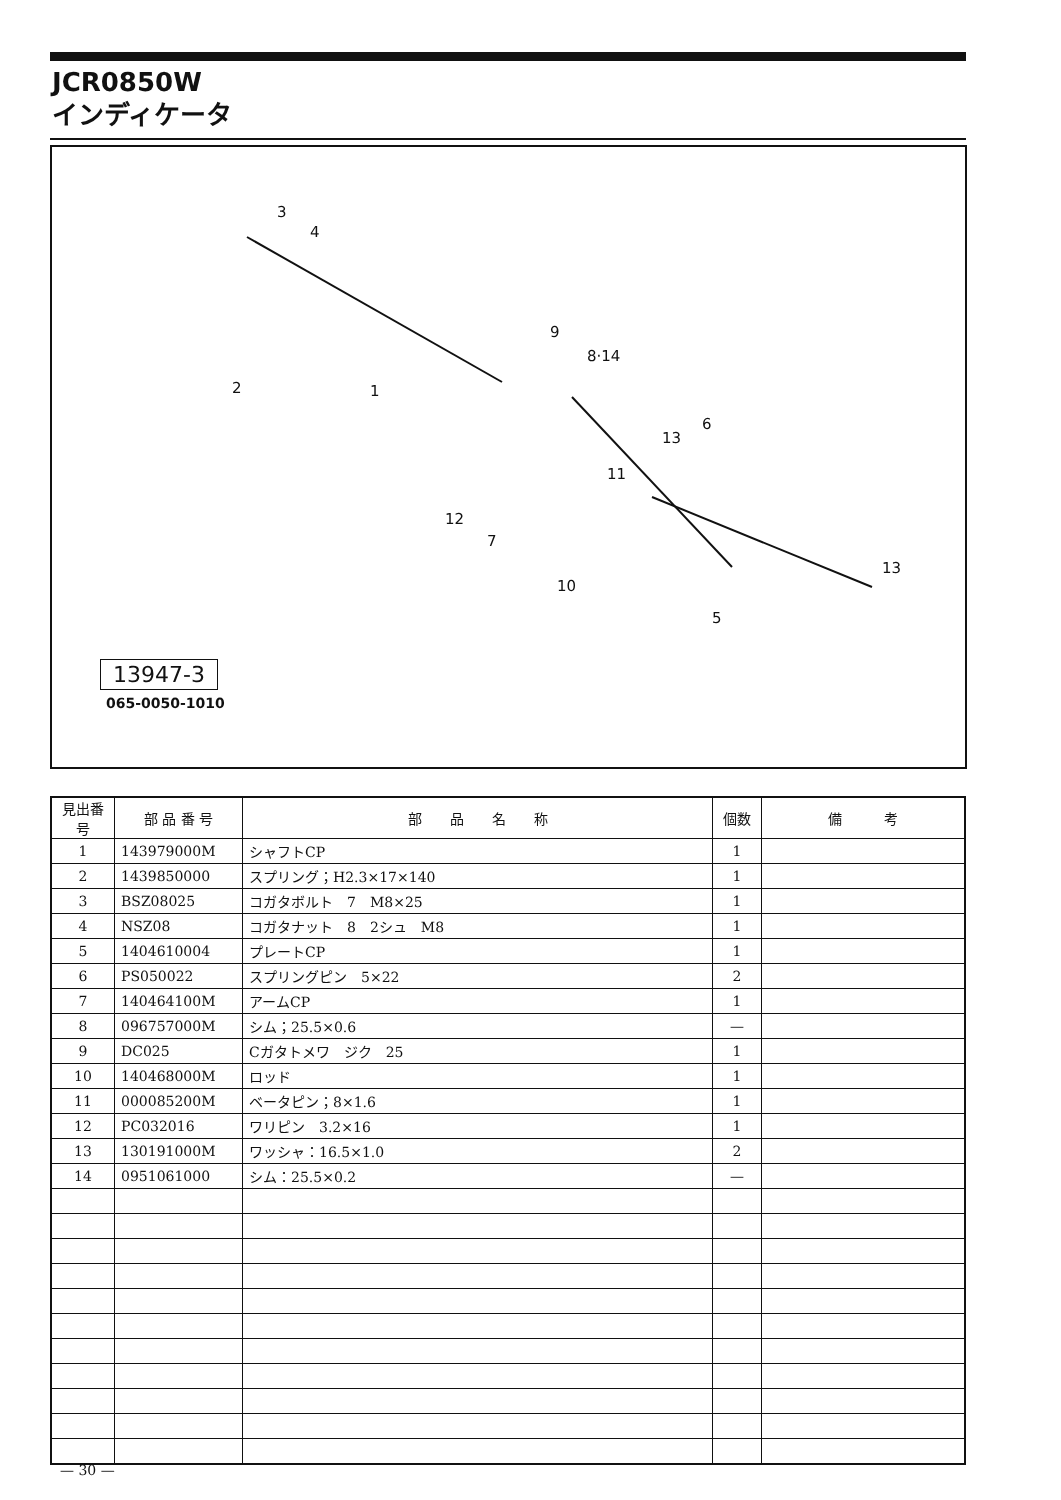JCR0850W
インディケータ
3
4
2 1
9
8·14
13
6
11
12
7
10
5
13
13947-3
065-0050-1010
| 見出番号 | 部 品 番 号 | 部 品 名 称 | 個数 | 備 考 |
| --- | --- | --- | --- | --- |
| 1 | 143979000M | シャフトCP | 1 | |
| 2 | 1439850000 | スプリング；H2.3×17×140 | 1 | |
| 3 | BSZ08025 | コガタボルト 7 M8×25 | 1 | |
| 4 | NSZ08 | コガタナット 8 2シュ M8 | 1 | |
| 5 | 1404610004 | プレートCP | 1 | |
| 6 | PS050022 | スプリングピン 5×22 | 2 | |
| 7 | 140464100M | アームCP | 1 | |
| 8 | 096757000M | シム；25.5×0.6 | — | |
| 9 | DC025 | Cガタトメワ ジク 25 | 1 | |
| 10 | 140468000M | ロッド | 1 | |
| 11 | 000085200M | ベータピン；8×1.6 | 1 | |
| 12 | PC032016 | ワリピン 3.2×16 | 1 | |
| 13 | 130191000M | ワッシャ：16.5×1.0 | 2 | |
| 14 | 0951061000 | シム：25.5×0.2 | — | |
— 30 —